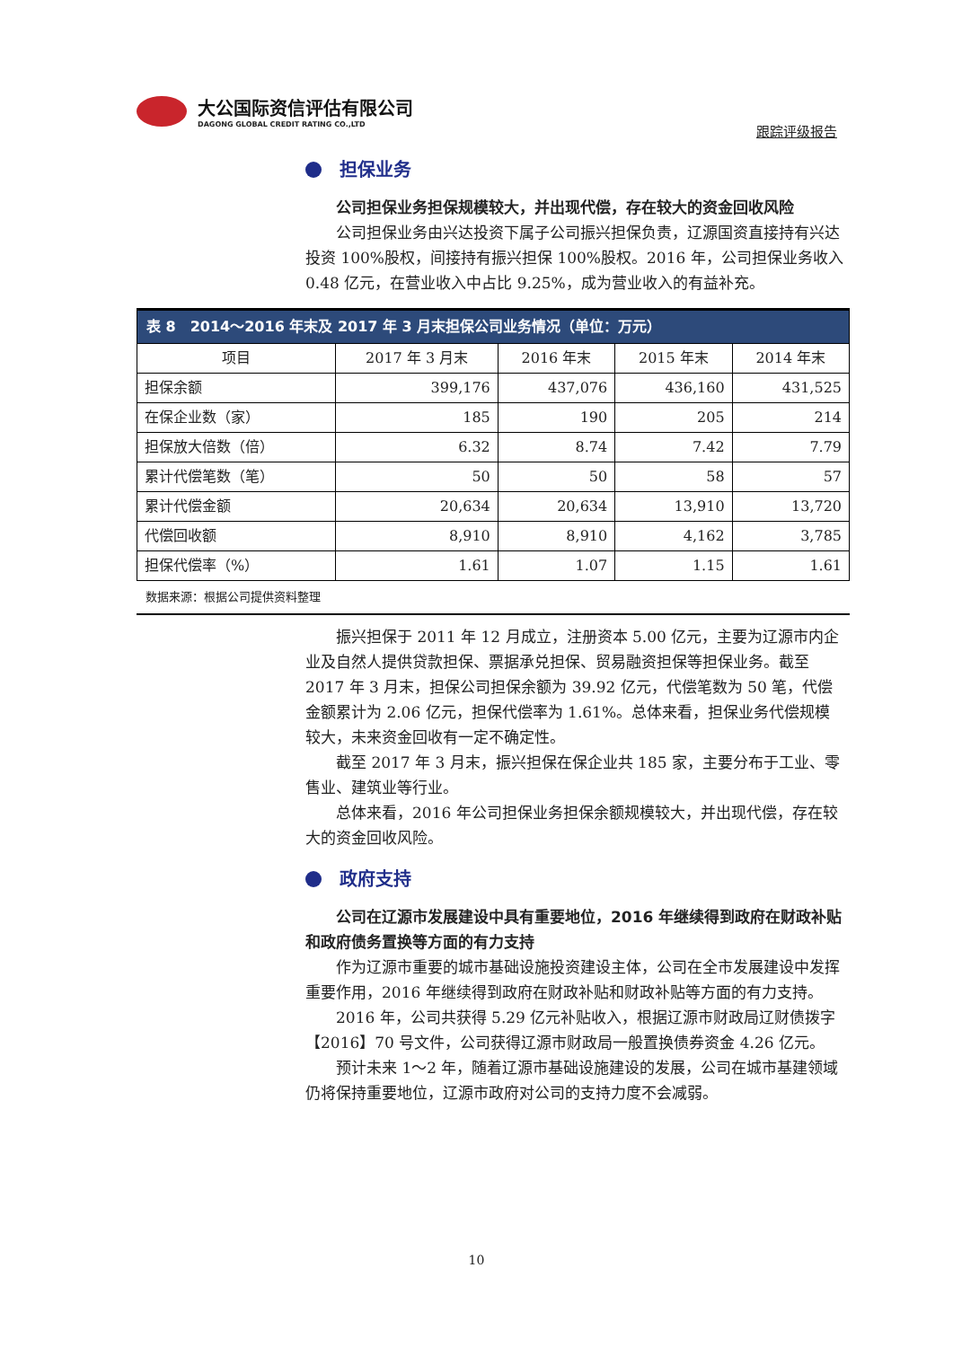大公国际资信评估有限公司
DAGONG GLOBAL CREDIT RATING CO.,LTD
跟踪评级报告
担保业务
公司担保业务担保规模较大，并出现代偿，存在较大的资金回收风险
公司担保业务由兴达投资下属子公司振兴担保负责，辽源国资直接持有兴达投资 100%股权，间接持有振兴担保 100%股权。2016 年，公司担保业务收入 0.48 亿元，在营业收入中占比 9.25%，成为营业收入的有益补充。
| 表 8 2014～2016 年末及 2017 年 3 月末担保公司业务情况（单位：万元） | | | | |
| --- | --- | --- | --- | --- |
| 项目 | 2017 年 3 月末 | 2016 年末 | 2015 年末 | 2014 年末 |
| 担保余额 | 399,176 | 437,076 | 436,160 | 431,525 |
| 在保企业数（家） | 185 | 190 | 205 | 214 |
| 担保放大倍数（倍） | 6.32 | 8.74 | 7.42 | 7.79 |
| 累计代偿笔数（笔） | 50 | 50 | 58 | 57 |
| 累计代偿金额 | 20,634 | 20,634 | 13,910 | 13,720 |
| 代偿回收额 | 8,910 | 8,910 | 4,162 | 3,785 |
| 担保代偿率（%） | 1.61 | 1.07 | 1.15 | 1.61 |
数据来源：根据公司提供资料整理
振兴担保于 2011 年 12 月成立，注册资本 5.00 亿元，主要为辽源市内企业及自然人提供贷款担保、票据承兑担保、贸易融资担保等担保业务。截至 2017 年 3 月末，担保公司担保余额为 39.92 亿元，代偿笔数为 50 笔，代偿金额累计为 2.06 亿元，担保代偿率为 1.61%。总体来看，担保业务代偿规模较大，未来资金回收有一定不确定性。
截至 2017 年 3 月末，振兴担保在保企业共 185 家，主要分布于工业、零售业、建筑业等行业。
总体来看，2016 年公司担保业务担保余额规模较大，并出现代偿，存在较大的资金回收风险。
政府支持
公司在辽源市发展建设中具有重要地位，2016 年继续得到政府在财政补贴和政府债务置换等方面的有力支持
作为辽源市重要的城市基础设施投资建设主体，公司在全市发展建设中发挥重要作用，2016 年继续得到政府在财政补贴和财政补贴等方面的有力支持。
2016 年，公司共获得 5.29 亿元补贴收入，根据辽源市财政局辽财债拨字【2016】70 号文件，公司获得辽源市财政局一般置换债券资金 4.26 亿元。
预计未来 1～2 年，随着辽源市基础设施建设的发展，公司在城市基建领域仍将保持重要地位，辽源市政府对公司的支持力度不会减弱。
10